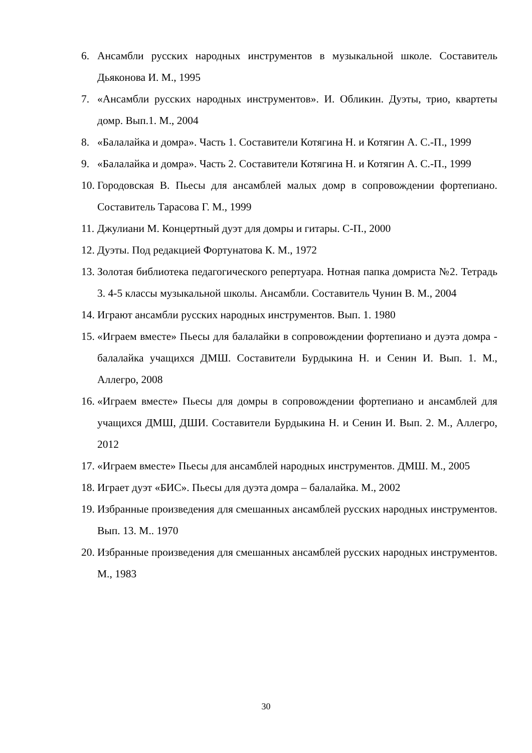6. Ансамбли русских народных инструментов в музыкальной школе. Составитель Дьяконова И. М., 1995
7. «Ансамбли русских народных инструментов». И. Обликин. Дуэты, трио, квартеты домр. Вып.1. М., 2004
8. «Балалайка и домра». Часть 1. Составители Котягина Н. и Котягин А. С.-П., 1999
9. «Балалайка и домра». Часть 2. Составители Котягина Н. и Котягин А. С.-П., 1999
10. Городовская В. Пьесы для ансамблей малых домр в сопровождении фортепиано. Составитель Тарасова Г. М., 1999
11. Джулиани М. Концертный дуэт для домры и гитары. С-П., 2000
12. Дуэты. Под редакцией Фортунатова К. М., 1972
13. Золотая библиотека педагогического репертуара. Нотная папка домриста №2. Тетрадь 3. 4-5 классы музыкальной школы. Ансамбли. Составитель Чунин В. М., 2004
14. Играют ансамбли русских народных инструментов. Вып. 1. 1980
15. «Играем вместе» Пьесы для балалайки в сопровождении фортепиано и дуэта домра - балалайка учащихся ДМШ. Составители Бурдыкина Н. и Сенин И. Вып. 1. М., Аллегро, 2008
16. «Играем вместе» Пьесы для домры в сопровождении фортепиано и ансамблей для учащихся ДМШ, ДШИ. Составители Бурдыкина Н. и Сенин И. Вып. 2. М., Аллегро, 2012
17. «Играем вместе» Пьесы для ансамблей народных инструментов. ДМШ. М., 2005
18. Играет дуэт «БИС». Пьесы для дуэта домра – балалайка. М., 2002
19. Избранные произведения для смешанных ансамблей русских народных инструментов. Вып. 13. М.. 1970
20. Избранные произведения для смешанных ансамблей русских народных инструментов. М., 1983
30